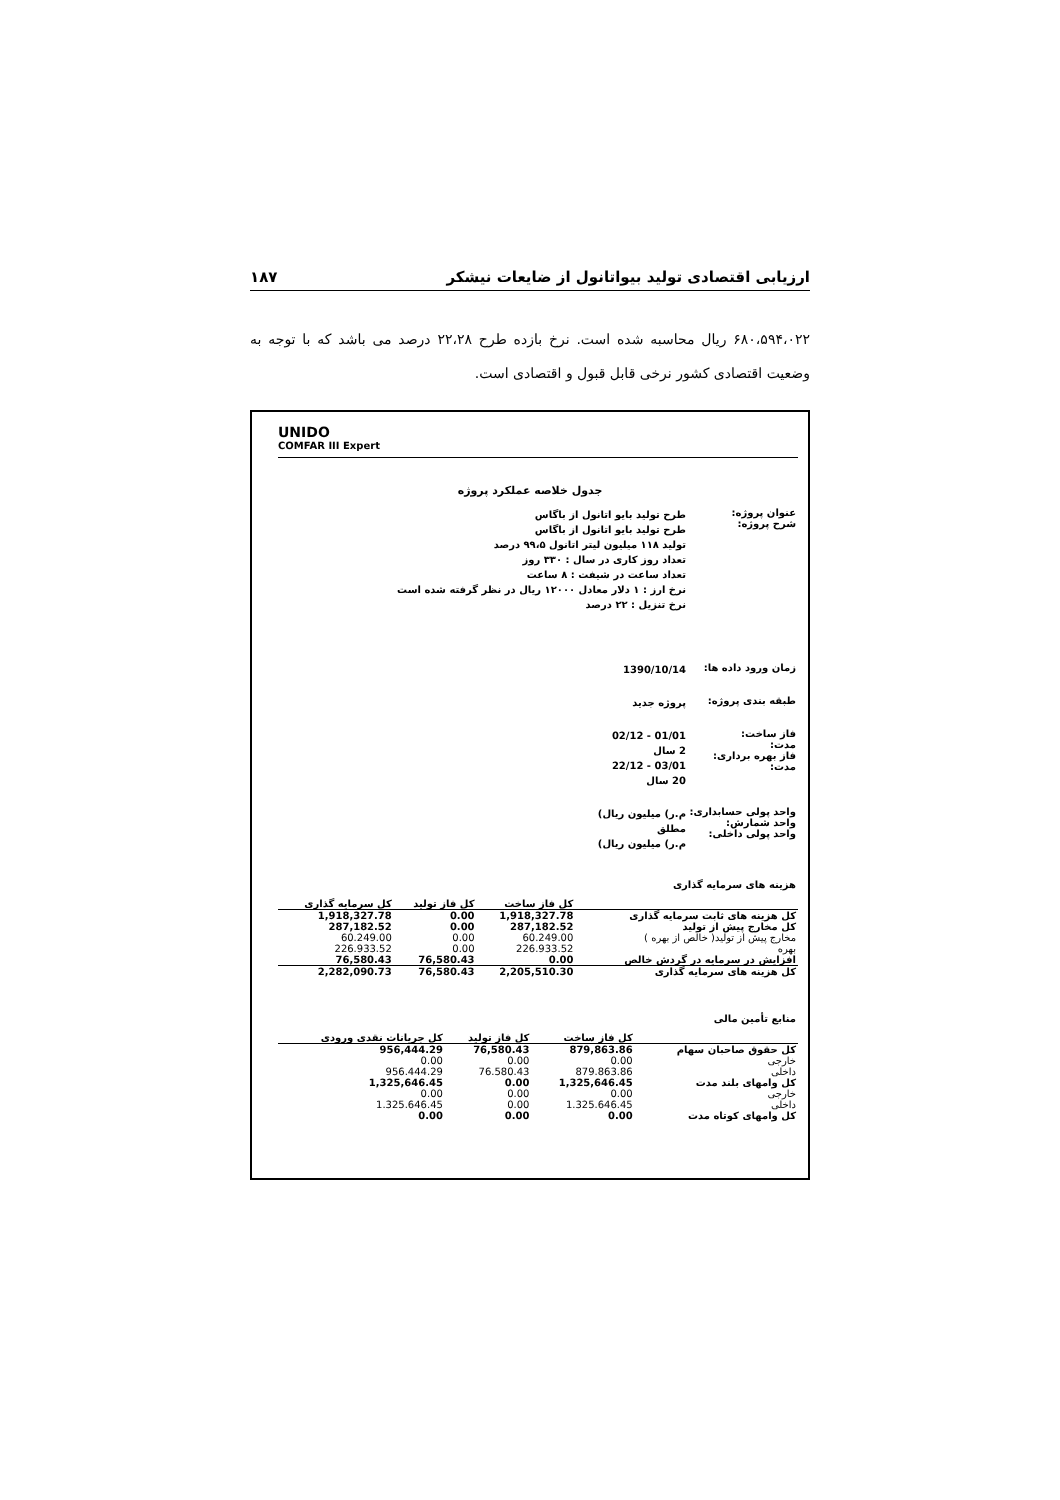ارزیابی اقتصادی تولید بیواتانول از ضایعات نیشکر ۱۸۷
۶۸۰،۵۹۴،۰۲۲ ریال محاسبه شده است. نرخ بازده طرح ۲۲،۲۸ درصد می باشد که با توجه به وضعیت اقتصادی کشور نرخی قابل قبول و اقتصادی است.
UNIDO
COMFAR III Expert
جدول خلاصه عملکرد پروژه
عنوان پروژه:
شرح پروژه:
طرح تولید بایو اتانول از باگاس
طرح تولید بایو اتانول از باگاس
تولید ۱۱۸ میلیون لیتر اتانول ۹۹،۵ درصد
تعداد روز کاری در سال : ۳۳۰ روز
تعداد ساعت در شیفت : ۸ ساعت
نرخ ارز : ۱ دلار معادل ۱۲۰۰۰ ریال در نظر گرفته شده است
نرخ تنزیل : ۲۲ درصد
زمان ورود داده ها:
1390/10/14
طبقه بندی پروژه:
پروژه جدید
فاز ساخت:
مدت:
فاز بهره برداری:
مدت:
01/01 - 02/12
2 سال
03/01 - 22/12
20 سال
واحد پولی حسابداری:
واحد شمارش:
واحد پولی داخلی:
م.ر) میلیون ریال)
مطلق
م.ر) میلیون ریال)
هزینه های سرمایه گذاری
| کل سرمایه گذاری | کل فاز تولید | کل فاز ساخت | |
| --- | --- | --- | --- |
| 1,918,327.78 | 0.00 | 1,918,327.78 | کل هزینه های ثابت سرمایه گذاری |
| 287,182.52 | 0.00 | 287,182.52 | کل مخارج پیش از تولید |
| 60.249.00 | 0.00 | 60.249.00 | مخارج پیش از تولید( خالص از بهره ) |
| 226.933.52 | 0.00 | 226.933.52 | بهره |
| 76,580.43 | 76,580.43 | 0.00 | افزایش در سرمایه در گردش خالص |
| 2,282,090.73 | 76,580.43 | 2,205,510.30 | کل هزینه های سرمایه گذاری |
منابع تأمین مالی
| کل جریانات نقدی ورودی | کل فاز تولید | کل فاز ساخت | |
| --- | --- | --- | --- |
| 956,444.29 | 76,580.43 | 879,863.86 | کل حقوق صاحبان سهام |
| 0.00 | 0.00 | 0.00 | خارجی |
| 956.444.29 | 76.580.43 | 879.863.86 | داخلی |
| 1,325,646.45 | 0.00 | 1,325,646.45 | کل وامهای بلند مدت |
| 0.00 | 0.00 | 0.00 | خارجی |
| 1.325.646.45 | 0.00 | 1.325.646.45 | داخلی |
| 0.00 | 0.00 | 0.00 | کل وامهای کوتاه مدت |